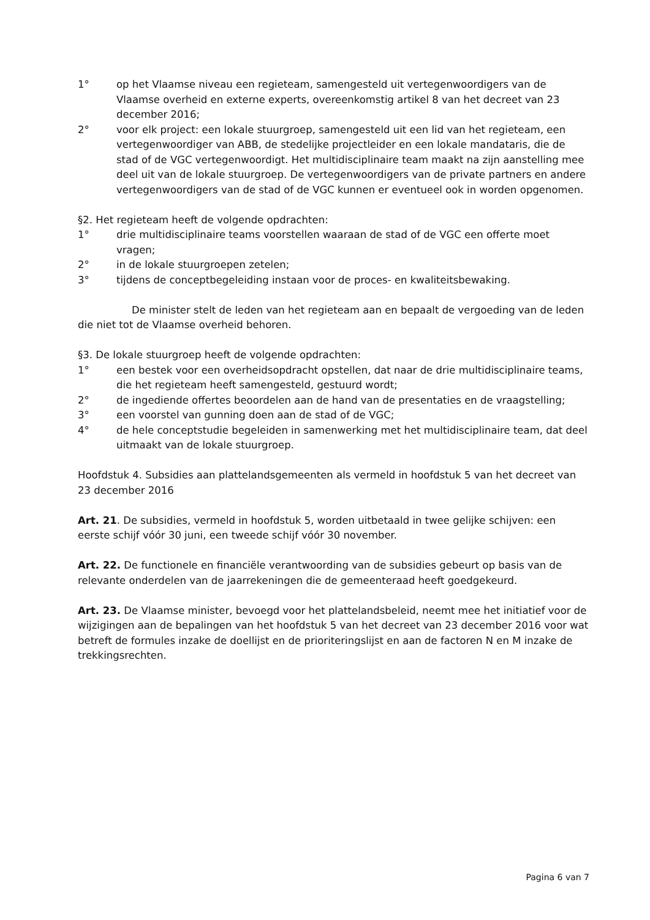1° op het Vlaamse niveau een regieteam, samengesteld uit vertegenwoordigers van de Vlaamse overheid en externe experts, overeenkomstig artikel 8 van het decreet van 23 december 2016;
2° voor elk project: een lokale stuurgroep, samengesteld uit een lid van het regieteam, een vertegenwoordiger van ABB, de stedelijke projectleider en een lokale mandataris, die de stad of de VGC vertegenwoordigt. Het multidisciplinaire team maakt na zijn aanstelling mee deel uit van de lokale stuurgroep. De vertegenwoordigers van de private partners en andere vertegenwoordigers van de stad of de VGC kunnen er eventueel ook in worden opgenomen.
§2. Het regieteam heeft de volgende opdrachten:
1° drie multidisciplinaire teams voorstellen waaraan de stad of de VGC een offerte moet vragen;
2° in de lokale stuurgroepen zetelen;
3° tijdens de conceptbegeleiding instaan voor de proces- en kwaliteitsbewaking.
De minister stelt de leden van het regieteam aan en bepaalt de vergoeding van de leden die niet tot de Vlaamse overheid behoren.
§3. De lokale stuurgroep heeft de volgende opdrachten:
1° een bestek voor een overheidsopdracht opstellen, dat naar de drie multidisciplinaire teams, die het regieteam heeft samengesteld, gestuurd wordt;
2° de ingediende offertes beoordelen aan de hand van de presentaties en de vraagstelling;
3° een voorstel van gunning doen aan de stad of de VGC;
4° de hele conceptstudie begeleiden in samenwerking met het multidisciplinaire team, dat deel uitmaakt van de lokale stuurgroep.
Hoofdstuk 4. Subsidies aan plattelandsgemeenten als vermeld in hoofdstuk 5 van het decreet van 23 december 2016
Art. 21. De subsidies, vermeld in hoofdstuk 5, worden uitbetaald in twee gelijke schijven: een eerste schijf vóór 30 juni, een tweede schijf vóór 30 november.
Art. 22. De functionele en financiële verantwoording van de subsidies gebeurt op basis van de relevante onderdelen van de jaarrekeningen die de gemeenteraad heeft goedgekeurd.
Art. 23. De Vlaamse minister, bevoegd voor het plattelandsbeleid, neemt mee het initiatief voor de wijzigingen aan de bepalingen van het hoofdstuk 5 van het decreet van 23 december 2016 voor wat betreft de formules inzake de doellijst en de prioriteringslijst en aan de factoren N en M inzake de trekkingsrechten.
Pagina 6 van 7